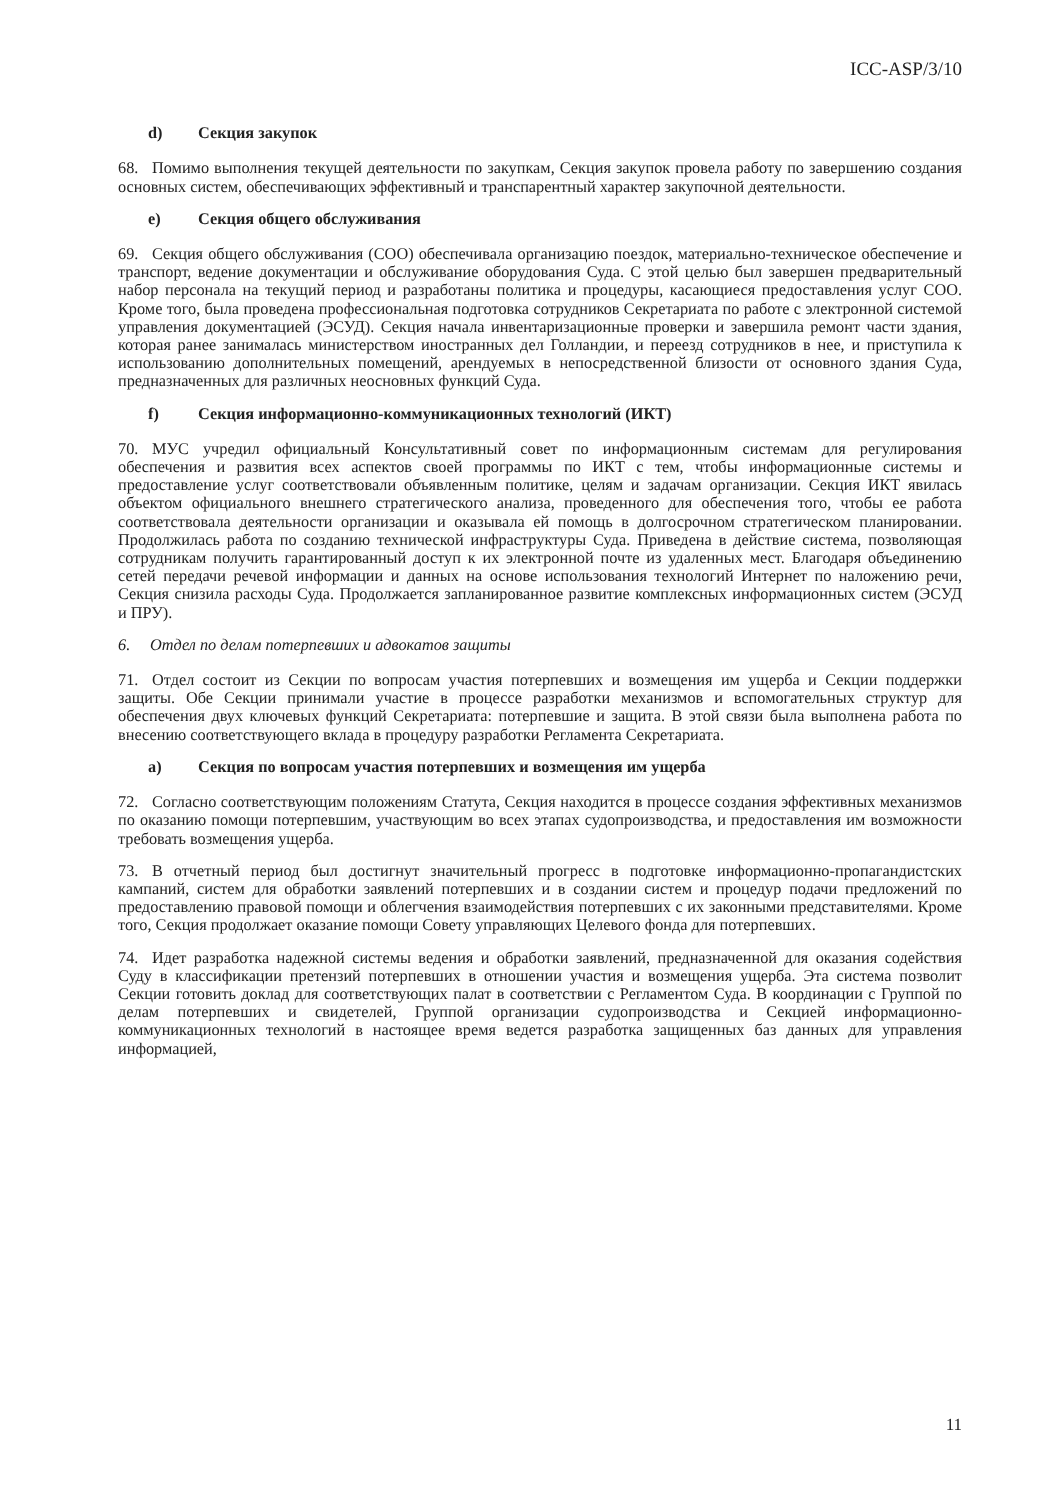ICC-ASP/3/10
d) Секция закупок
68. Помимо выполнения текущей деятельности по закупкам, Секция закупок провела работу по завершению создания основных систем, обеспечивающих эффективный и транспарентный характер закупочной деятельности.
e) Секция общего обслуживания
69. Секция общего обслуживания (СОО) обеспечивала организацию поездок, материально-техническое обеспечение и транспорт, ведение документации и обслуживание оборудования Суда. С этой целью был завершен предварительный набор персонала на текущий период и разработаны политика и процедуры, касающиеся предоставления услуг СОО. Кроме того, была проведена профессиональная подготовка сотрудников Секретариата по работе с электронной системой управления документацией (ЭСУД). Секция начала инвентаризационные проверки и завершила ремонт части здания, которая ранее занималась министерством иностранных дел Голландии, и переезд сотрудников в нее, и приступила к использованию дополнительных помещений, арендуемых в непосредственной близости от основного здания Суда, предназначенных для различных неосновных функций Суда.
f) Секция информационно-коммуникационных технологий (ИКТ)
70. МУС учредил официальный Консультативный совет по информационным системам для регулирования обеспечения и развития всех аспектов своей программы по ИКТ с тем, чтобы информационные системы и предоставление услуг соответствовали объявленным политике, целям и задачам организации. Секция ИКТ явилась объектом официального внешнего стратегического анализа, проведенного для обеспечения того, чтобы ее работа соответствовала деятельности организации и оказывала ей помощь в долгосрочном стратегическом планировании. Продолжилась работа по созданию технической инфраструктуры Суда. Приведена в действие система, позволяющая сотрудникам получить гарантированный доступ к их электронной почте из удаленных мест. Благодаря объединению сетей передачи речевой информации и данных на основе использования технологий Интернет по наложению речи, Секция снизила расходы Суда. Продолжается запланированное развитие комплексных информационных систем (ЭСУД и ПРУ).
6. Отдел по делам потерпевших и адвокатов защиты
71. Отдел состоит из Секции по вопросам участия потерпевших и возмещения им ущерба и Секции поддержки защиты. Обе Секции принимали участие в процессе разработки механизмов и вспомогательных структур для обеспечения двух ключевых функций Секретариата: потерпевшие и защита. В этой связи была выполнена работа по внесению соответствующего вклада в процедуру разработки Регламента Секретариата.
a) Секция по вопросам участия потерпевших и возмещения им ущерба
72. Согласно соответствующим положениям Статута, Секция находится в процессе создания эффективных механизмов по оказанию помощи потерпевшим, участвующим во всех этапах судопроизводства, и предоставления им возможности требовать возмещения ущерба.
73. В отчетный период был достигнут значительный прогресс в подготовке информационно-пропагандистских кампаний, систем для обработки заявлений потерпевших и в создании систем и процедур подачи предложений по предоставлению правовой помощи и облегчения взаимодействия потерпевших с их законными представителями. Кроме того, Секция продолжает оказание помощи Совету управляющих Целевого фонда для потерпевших.
74. Идет разработка надежной системы ведения и обработки заявлений, предназначенной для оказания содействия Суду в классификации претензий потерпевших в отношении участия и возмещения ущерба. Эта система позволит Секции готовить доклад для соответствующих палат в соответствии с Регламентом Суда. В координации с Группой по делам потерпевших и свидетелей, Группой организации судопроизводства и Секцией информационно-коммуникационных технологий в настоящее время ведется разработка защищенных баз данных для управления информацией,
11